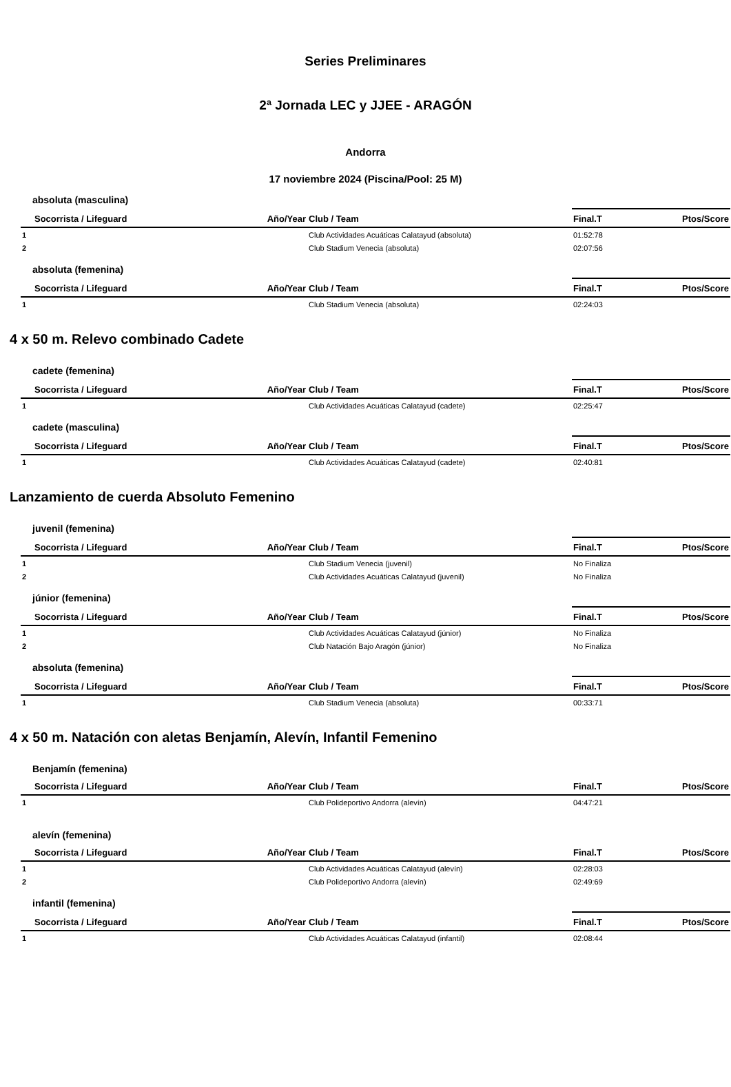Series Preliminares
2ª Jornada LEC y JJEE - ARAGÓN
Andorra
17 noviembre 2024 (Piscina/Pool: 25 M)
absoluta (masculina)
| | Socorrista / Lifeguard | Año/Year | Club / Team | Final.T | Ptos/Score |
| --- | --- | --- | --- | --- | --- |
| 1 | | | Club Actividades Acuáticas Calatayud (absoluta) | 01:52:78 | |
| 2 | | | Club Stadium Venecia (absoluta) | 02:07:56 | |
absoluta (femenina)
| | Socorrista / Lifeguard | Año/Year | Club / Team | Final.T | Ptos/Score |
| --- | --- | --- | --- | --- | --- |
| 1 | | | Club Stadium Venecia (absoluta) | 02:24:03 | |
4 x 50 m. Relevo combinado Cadete
cadete (femenina)
| | Socorrista / Lifeguard | Año/Year | Club / Team | Final.T | Ptos/Score |
| --- | --- | --- | --- | --- | --- |
| 1 | | | Club Actividades Acuáticas Calatayud (cadete) | 02:25:47 | |
cadete (masculina)
| | Socorrista / Lifeguard | Año/Year | Club / Team | Final.T | Ptos/Score |
| --- | --- | --- | --- | --- | --- |
| 1 | | | Club Actividades Acuáticas Calatayud (cadete) | 02:40:81 | |
Lanzamiento de cuerda Absoluto Femenino
juvenil (femenina)
| | Socorrista / Lifeguard | Año/Year | Club / Team | Final.T | Ptos/Score |
| --- | --- | --- | --- | --- | --- |
| 1 | | | Club Stadium Venecia (juvenil) | No Finaliza | |
| 2 | | | Club Actividades Acuáticas Calatayud (juvenil) | No Finaliza | |
júnior (femenina)
| | Socorrista / Lifeguard | Año/Year | Club / Team | Final.T | Ptos/Score |
| --- | --- | --- | --- | --- | --- |
| 1 | | | Club Actividades Acuáticas Calatayud (júnior) | No Finaliza | |
| 2 | | | Club Natación Bajo Aragón (júnior) | No Finaliza | |
absoluta (femenina)
| | Socorrista / Lifeguard | Año/Year | Club / Team | Final.T | Ptos/Score |
| --- | --- | --- | --- | --- | --- |
| 1 | | | Club Stadium Venecia (absoluta) | 00:33:71 | |
4 x 50 m. Natación con aletas Benjamín, Alevín, Infantil Femenino
Benjamín (femenina)
| | Socorrista / Lifeguard | Año/Year | Club / Team | Final.T | Ptos/Score |
| --- | --- | --- | --- | --- | --- |
| 1 | | | Club Polideportivo Andorra (alevín) | 04:47:21 | |
alevín (femenina)
| | Socorrista / Lifeguard | Año/Year | Club / Team | Final.T | Ptos/Score |
| --- | --- | --- | --- | --- | --- |
| 1 | | | Club Actividades Acuáticas Calatayud (alevín) | 02:28:03 | |
| 2 | | | Club Polideportivo Andorra (alevín) | 02:49:69 | |
infantil (femenina)
| | Socorrista / Lifeguard | Año/Year | Club / Team | Final.T | Ptos/Score |
| --- | --- | --- | --- | --- | --- |
| 1 | | | Club Actividades Acuáticas Calatayud (infantil) | 02:08:44 | |